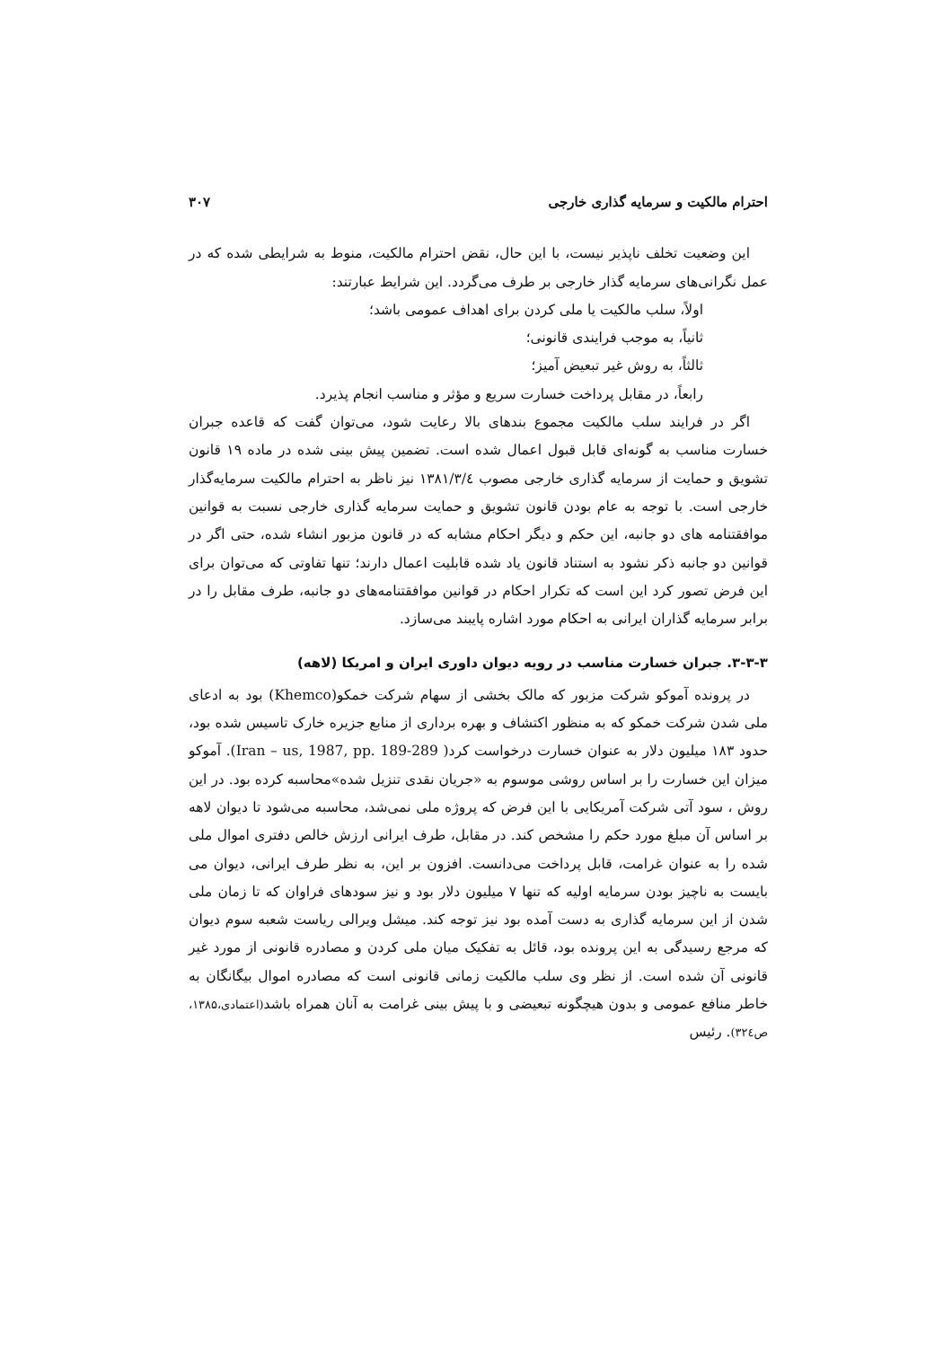احترام مالکیت و سرمایه گذاری خارجی ۳۰۷
این وضعیت تخلف ناپذیر نیست، با این حال، نقض احترام مالکیت، منوط به شرایطی شده که در عمل نگرانی‌های سرمایه گذار خارجی بر طرف می‌گردد. این شرایط عبارتند:
اولاً، سلب مالکیت یا ملی کردن برای اهداف عمومی باشد؛
ثانیاً، به موجب فرایندی قانونی؛
ثالثاً، به روش غیر تبعیض آمیز؛
رابعاً، در مقابل پرداخت خسارت سریع و مؤثر و مناسب انجام پذیرد.
اگر در فرایند سلب مالکیت مجموع بندهای بالا رعایت شود، می‌توان گفت که قاعده جبران خسارت مناسب به گونه‌ای قابل قبول اعمال شده است. تضمین پیش بینی شده در ماده ۱۹ قانون تشویق و حمایت از سرمایه گذاری خارجی مصوب ۱۳۸۱/۳/٤ نیز ناظر به احترام مالکیت سرمایه‌گذار خارجی است. با توجه به عام بودن قانون تشویق و حمایت سرمایه گذاری خارجی نسبت به قوانین موافقتنامه های دو جانبه، این حکم و دیگر احکام مشابه که در قانون مزبور انشاء شده، حتی اگر در قوانین دو جانبه ذکر نشود به استناد قانون یاد شده قابلیت اعمال دارند؛ تنها تفاوتی که می‌توان برای این فرض تصور کرد این است که تکرار احکام در قوانین موافقتنامه‌های دو جانبه، طرف مقابل را در برابر سرمایه گذاران ایرانی به احکام مورد اشاره پایبند می‌سازد.
۳-۳-۳. جبران خسارت مناسب در رویه دیوان داوری ایران و امریکا (لاهه)
در پرونده آموکو شرکت مزبور که مالک بخشی از سهام شرکت خمکو(Khemco) بود به ادعای ملی شدن شرکت خمکو که به منظور اکتشاف و بهره برداری از منابع جزیره خارک تاسیس شده بود، حدود ۱۸۳ میلیون دلار به عنوان خسارت درخواست کرد( Iran – us, 1987, pp. 189-289). آموکو میزان این خسارت را بر اساس روشی موسوم به «جریان نقدی تنزیل شده»محاسبه کرده بود. در این روش ، سود آتی شرکت آمریکایی با این فرض که پروژه ملی نمی‌شد، محاسبه می‌شود تا دیوان لاهه بر اساس آن مبلغ مورد حکم را مشخص کند. در مقابل، طرف ایرانی ارزش خالص دفتری اموال ملی شده را به عنوان غرامت، قابل پرداخت می‌دانست. افزون بر این، به نظر طرف ایرانی، دیوان می بایست به ناچیز بودن سرمایه اولیه که تنها ۷ میلیون دلار بود و نیز سودهای فراوان که تا زمان ملی شدن از این سرمایه گذاری به دست آمده بود نیز توجه کند. میشل ویرالی ریاست شعبه سوم دیوان که مرجع رسیدگی به این پرونده بود، قائل به تفکیک میان ملی کردن و مصادره قانونی از مورد غیر قانونی آن شده است. از نظر وی سلب مالکیت زمانی قانونی است که مصادره اموال بیگانگان به خاطر منافع عمومی و بدون هیچگونه تبعیضی و با پیش بینی غرامت به آنان همراه باشد(اعتمادی،۱۳۸۵، ص۳۲٤). رئیس